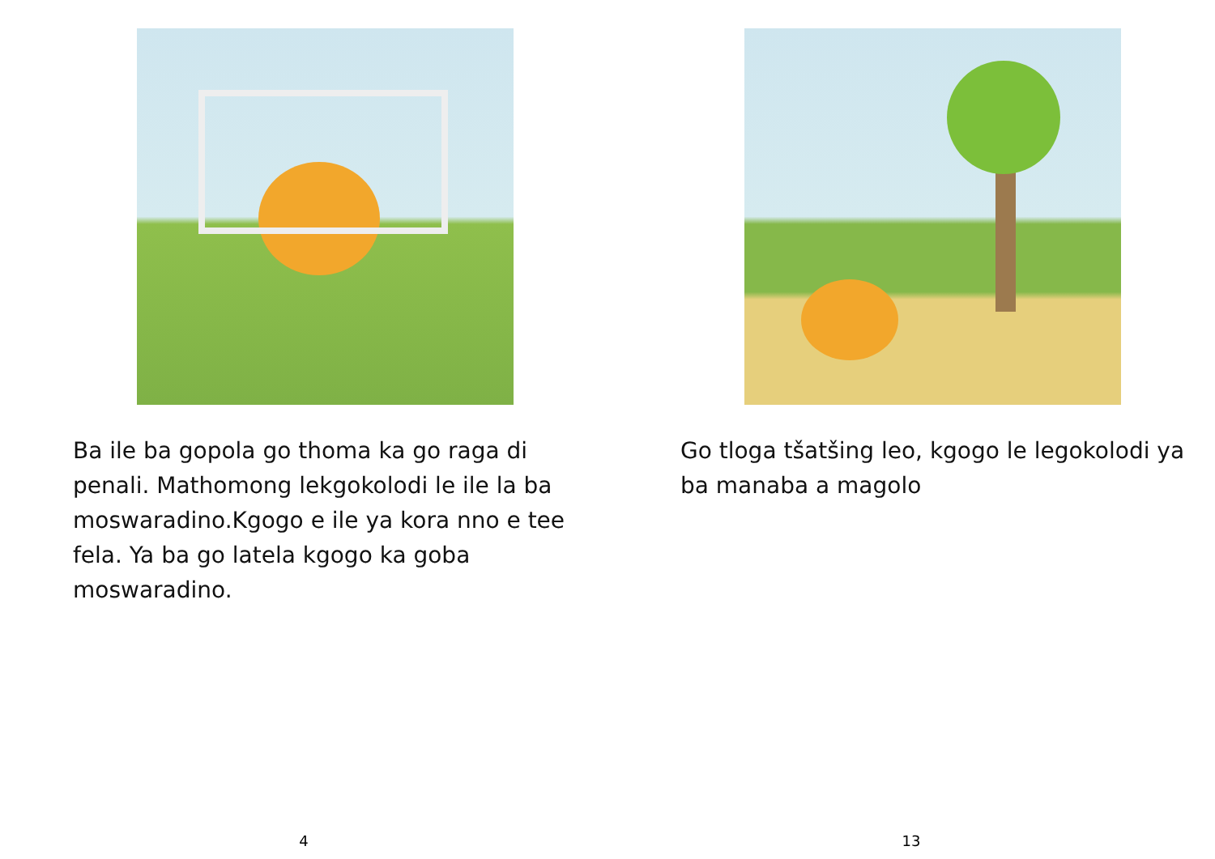Ba ile ba gopola go thoma ka go raga di penali. Mathomong lekgokolodi le ile la ba moswaradino.Kgogo e ile ya kora nno e tee fela. Ya ba go latela kgogo ka goba moswaradino.
4
Go tloga tšatšing leo, kgogo le legokolodi ya ba manaba a magolo
13